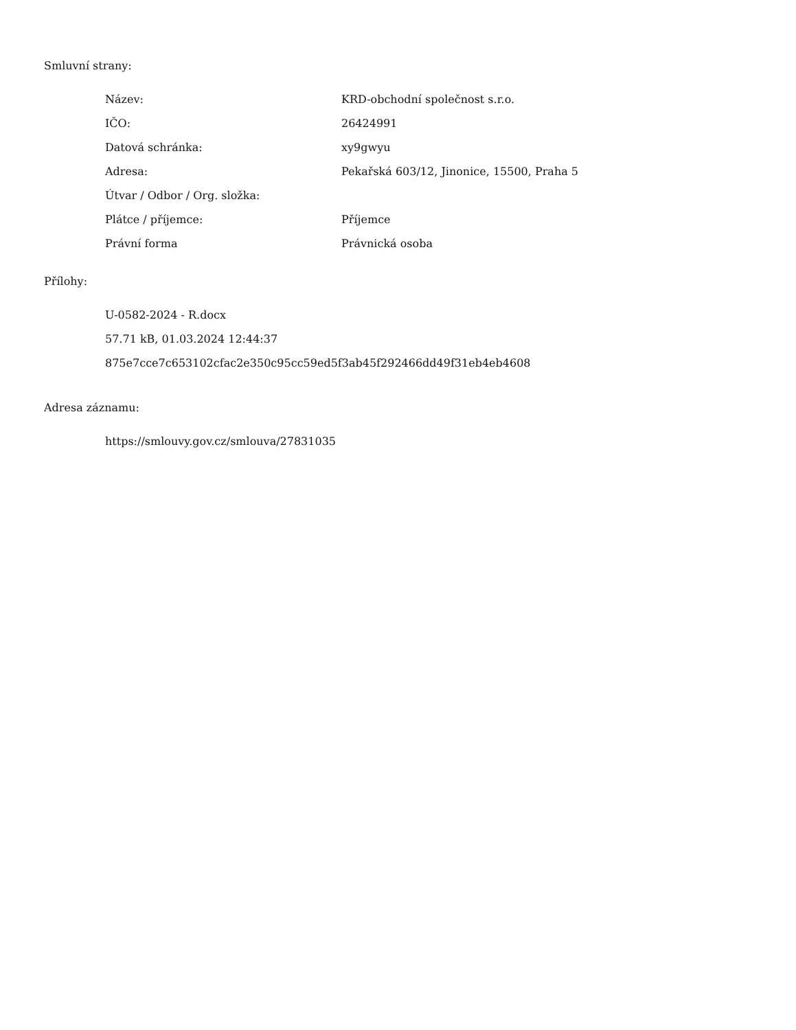Smluvní strany:
| Název: | KRD-obchodní společnost s.r.o. |
| IČO: | 26424991 |
| Datová schránka: | xy9gwyu |
| Adresa: | Pekařská 603/12, Jinonice, 15500, Praha 5 |
| Útvar / Odbor / Org. složka: | |
| Plátce / příjemce: | Příjemce |
| Právní forma | Právnická osoba |
Přílohy:
U-0582-2024 - R.docx
57.71 kB, 01.03.2024 12:44:37
875e7cce7c653102cfac2e350c95cc59ed5f3ab45f292466dd49f31eb4eb4608
Adresa záznamu:
https://smlouvy.gov.cz/smlouva/27831035